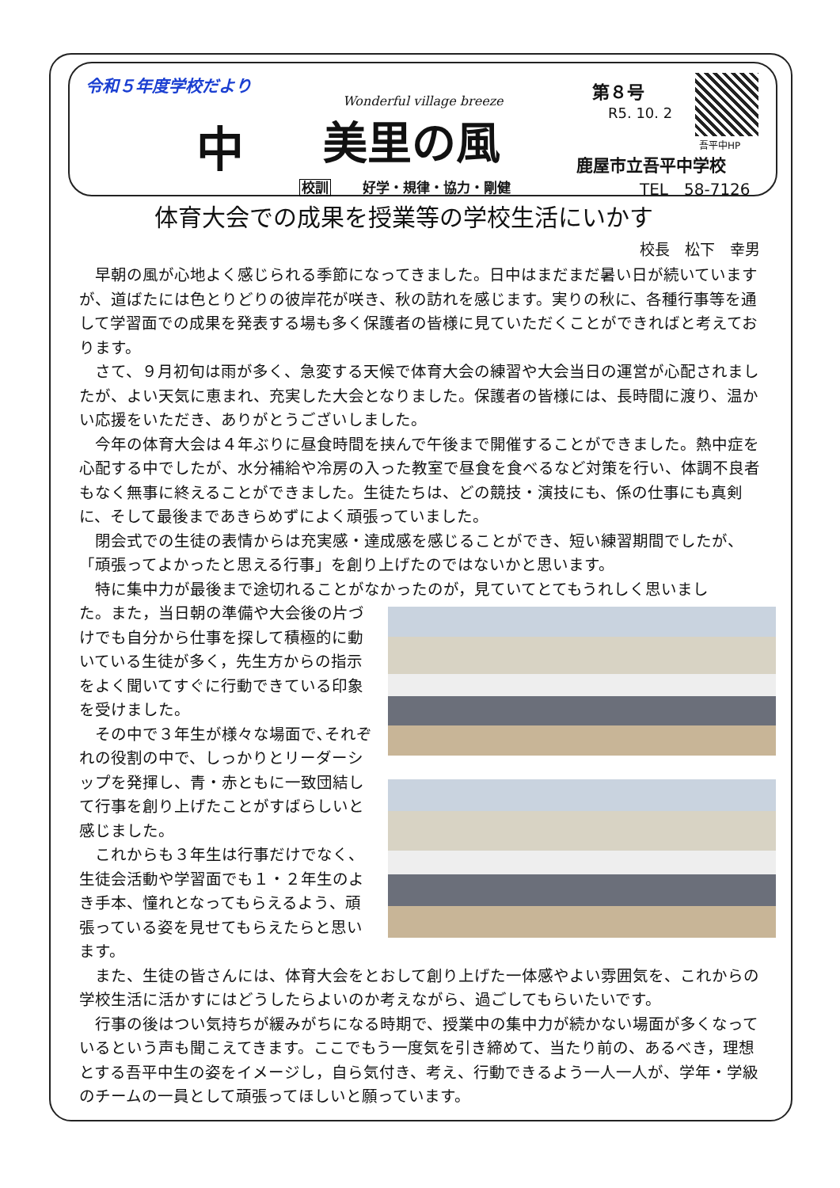令和５年度学校だより
中
Wonderful village breeze
美里の風
第８号
R5. 10. 2
吾平中HP
鹿屋市立吾平中学校
校訓 好学・規律・協力・剛健 TEL　58-7126
体育大会での成果を授業等の学校生活にいかす
校長　松下　幸男
早朝の風が心地よく感じられる季節になってきました。日中はまだまだ暑い日が続いていますが、道ばたには色とりどりの彼岸花が咲き、秋の訪れを感じます。実りの秋に、各種行事等を通して学習面での成果を発表する場も多く保護者の皆様に見ていただくことができればと考えております。
さて、９月初旬は雨が多く、急変する天候で体育大会の練習や大会当日の運営が心配されましたが、よい天気に恵まれ、充実した大会となりました。保護者の皆様には、長時間に渡り、温かい応援をいただき、ありがとうございしました。
今年の体育大会は４年ぶりに昼食時間を挟んで午後まで開催することができました。熱中症を心配する中でしたが、水分補給や冷房の入った教室で昼食を食べるなど対策を行い、体調不良者もなく無事に終えることができました。生徒たちは、どの競技・演技にも、係の仕事にも真剣に、そして最後まであきらめずによく頑張っていました。
閉会式での生徒の表情からは充実感・達成感を感じることができ、短い練習期間でしたが、「頑張ってよかったと思える行事」を創り上げたのではないかと思います。
特に集中力が最後まで途切れることがなかったのが，見ていてとてもうれしく思いまし
た。また，当日朝の準備や大会後の片づけでも自分から仕事を探して積極的に動いている生徒が多く，先生方からの指示をよく聞いてすぐに行動できている印象を受けました。
その中で３年生が様々な場面で､それぞれの役割の中で、しっかりとリーダーシップを発揮し、青・赤ともに一致団結して行事を創り上げたことがすばらしいと感じました。
これからも３年生は行事だけでなく、生徒会活動や学習面でも１・２年生のよき手本、憧れとなってもらえるよう、頑張っている姿を見せてもらえたらと思います。
また、生徒の皆さんには、体育大会をとおして創り上げた一体感やよい雰囲気を、これからの学校生活に活かすにはどうしたらよいのか考えながら、過ごしてもらいたいです。
行事の後はつい気持ちが緩みがちになる時期で、授業中の集中力が続かない場面が多くなっているという声も聞こえてきます。ここでもう一度気を引き締めて、当たり前の、あるべき，理想とする吾平中生の姿をイメージし，自ら気付き、考え、行動できるよう一人一人が、学年・学級のチームの一員として頑張ってほしいと願っています。